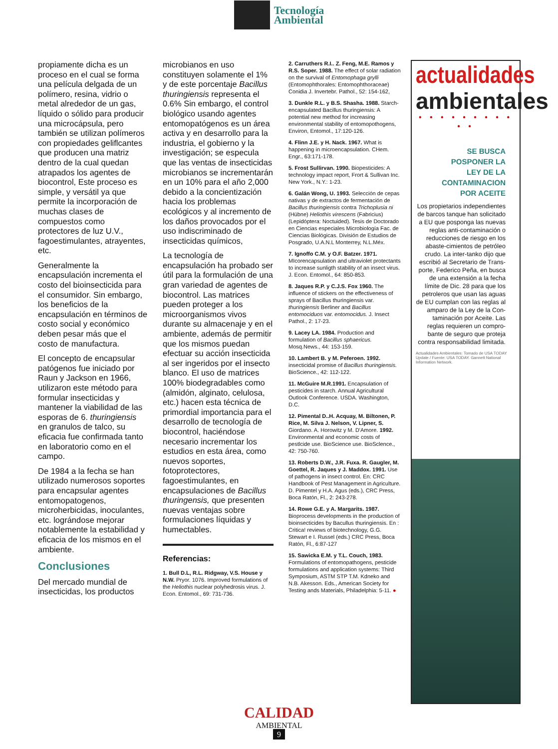Tecnología
Ambiental
propiamente dicha es un proceso en el cual se forma una película delgada de un polímero, resina, vidrio o metal alrededor de un gas, líquido o sólido para producir una microcápsula, pero también se utilizan polímeros con propiedades geliflcantes que producen una matriz dentro de la cual quedan atrapados los agentes de biocontrol, Este proceso es simple, y versátil ya que permite la incorporación de muchas clases de compuestos como protectores de luz U.V., fagoestimulantes, atrayentes, etc.
Generalmente la encapsulación incrementa el costo del bioinsecticida para el consumidor. Sin embargo, los beneficios de la encapsulación en términos de costo social y económico deben pesar más que el costo de manufactura.
El concepto de encapsular patógenos fue iniciado por Raun y Jackson en 1966, utilizaron este método para formular insecticidas y mantener la viabilidad de las esporas de 6. thuringiensis en granulos de talco, su eficacia fue confirmada tanto en laboratorio como en el campo.
De 1984 a la fecha se han utilizado numerosos soportes para encapsular agentes entomopatogenos, microherbicidas, inoculantes, etc. lográndose mejorar notablemente la estabilidad y eficacia de los mismos en el ambiente.
Conclusiones
Del mercado mundial de insecticidas, los productos
microbianos en uso constituyen solamente el 1% y de este porcentaje Bacillus thuringiensis representa el 0.6% Sin embargo, el control biológico usando agentes entomopatógenos es un área activa y en desarrollo para la industria, el gobierno y la investigación; se especula que las ventas de insecticidas microbianos se incrementarán en un 10% para el año 2,000 debido a la concientización hacia los problemas ecológicos y al incremento de los daños provocados por el uso indiscriminado de insecticidas químicos,
La tecnología de encapsulación ha probado ser útil para la formulación de una gran variedad de agentes de biocontrol. Las matrices pueden proteger a los microorganismos vivos durante su almacenaje y en el ambiente, además de permitir que los mismos puedan efectuar su acción insecticida al ser ingeridos por el insecto blanco. El uso de matrices 100% biodegradables como (almidón, alginato, celulosa, etc.) hacen esta técnica de primordial importancia para el desarrollo de tecnología de biocontrol, haciéndose necesario incrementar los estudios en esta área, como nuevos soportes, fotoprotectores, fagoestimulantes, en encapsulaciones de Bacillus thuringensis, que presenten nuevas ventajas sobre formulaciones líquidas y humectables.
Referencias:
1. Bull D.L, R.L. Ridgway, V.S. House y N.W. Pryor. 1076. Improved formulations of the Heliothis nuclear polyhedrosis virus. J. Econ. Entomol., 69: 731-736.
2. Carruthers R.I.. Z. Feng, M.E. Ramos y R.S. Soper. 1988. The effect of solar radiation on the survival of Entomophaga grylli (Entomophthorales: Entomophthoraceae) Conidia J. Invertebr. Pathol., 52: 154-162,
3. Dunkle R.L. y B.S. Shasha. 1988. Starch-encapsulated Bacillus thuringiensis: A potential new method for increasing environmental stability of entomopothogens, Environ, Entomol., 17:120-126.
4. Flinn J.E. y H. Nack. 1967. What is happening in microencapsulation. CHem. Engr., 63:171-178.
5. Frost Sullirvan. 1990. Biopesticides: A technology impact report, Frort & Sullivan Inc. New York., N.Y.: 1-23.
6. Galán Wong, U. 1993. Selección de cepas nativas y de extractos de fermentación de Bacillus thuringiensis contra Trichoplusia ni (Hübne) Heliothis virescens (Fabricius) (Lepidóptera: Noctuided). Tesis de Doctorado en Ciencias especiales Microbiología Fac. de Ciencias Biológicas. División de Estudios de Posgrado, U.A.N.L Monterrey, N.L.Méx.
7. Ignoffo C.M. y O.F. Batzer. 1971. MIcorencapsulation and ultraviolet protectants to increase sunligth stability of an insect virus. J. Econ. Entomol., 64: 850-853.
8. Jaques R.P. y C.J.S. Fox 1960. The influence of stickers on the effectiveness of sprays of Bacillus thuringiensis var. thuringiensis Berliner and Bacillus entomociduos var. entomocidus. J. Insect Pathol., 2: 17-23.
9. Lacey LA. 1984. Production and formulation of Bacillus sphaericus. Mosq.News., 44: 153-159.
10. Lambert B. y M. Peferoen. 1992. insecticidal promise of Bacillus thuringiensis. BioScience., 42: 112-122.
11. McGuire M.R.1991. Encapsulation of pesticides in starch. Annual Agricultural Outlook Conference. USDA. Washington, D.C.
12. Pimental D..H. Acquay, M. Biltonen, P. Rice, M. Silva J. Nelson, V. Lipner, S. Giordano. A. Horowitz y M. D'Amore. 1992. Environmental and economic costs of pestlcide use. BioScience use. BioSclence., 42: 750-760.
13. Roberts D.W., J.R. Fuxa. R. Gaugler, M. Goettel, R. Jaques y J. Maddox. 1991. Use of pathogens in insect control. En: CRC Handbook of Pest Management in Agriculture. D. Pimentel y H.A. Agus (eds.), CRC Press, Boca Ratón, Fl., 2: 243-278.
14. Rowe G.E. y A. Margarits. 1987. Bioprocess developments in the production of bioinsecticides by Bacullus thuringiensis. En : Critica! reviews of biotechnology, G.G. Stewart e I. Russel (eds.) CRC Press, Boca Ratón, Fl., 6:87-127
15. Sawicka E.M. y T.L. Couch, 1983. Formulations of entomopathogens, pesticide formulations and application systems: Third Symposium, ASTM STP T.M. Kdneko and N.B. Akesson. Eds., American Society for Testing ands Materials, Philadelphia: 5-11. ●
actualidades
ambientales
• • • • • • • • • • •
SE BUSCA
POSPONER LA
LEY DE LA
CONTAMINACION
POR ACEITE
Los propietarios independientes de barcos tanque han solicitado a EU que posponga las nuevas reglas anti-contaminación o reducciones de riesgo en los abaste-cimientos de petróleo crudo. La inter-tanko dijo que escribió al Secretario de Trans-porte, Federico Peña, en busca de una extensión a la fecha límite de Dic. 28 para que los petroleros que usan las aguas de EU cumplan con las reglas al amparo de la Ley de la Con-taminación por Aceite. Las reglas requieren un compro-bante de seguro que proteja contra responsabilidad limitada.
Actualidades Ambientales: Tomado de USA TODAY Update / Fuente: USA TODAY. Gannett National Information Network.
CALIDAD
AMBIENTAL
9